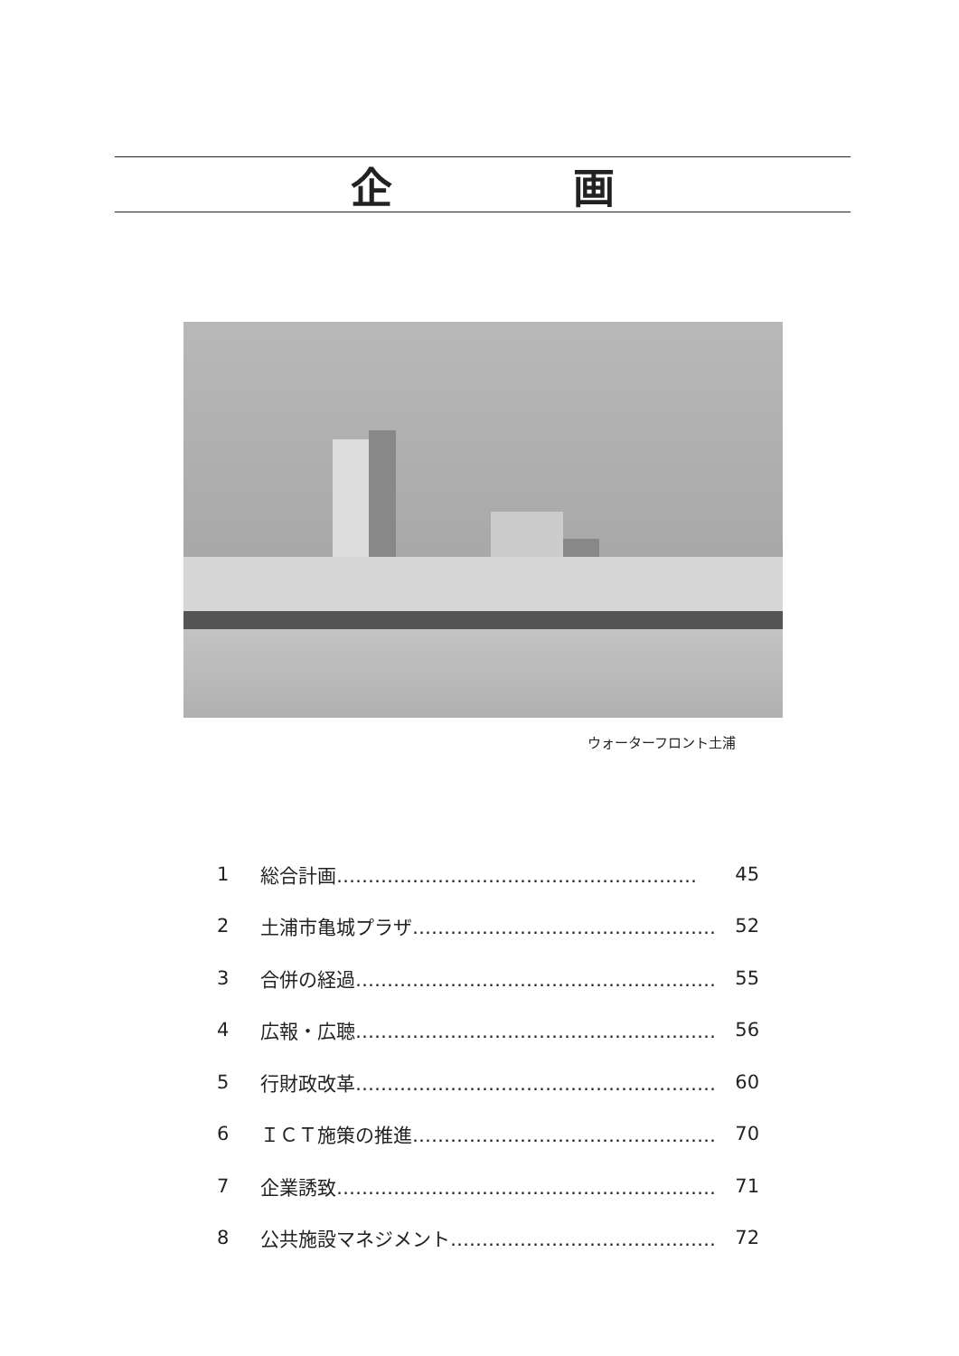企 画
ウォーターフロント土浦
1 総合計画………………………………………………… 45
2 土浦市亀城プラザ………………………………………… 52
3 合併の経過………………………………………………… 55
4 広報・広聴………………………………………………… 56
5 行財政改革………………………………………………… 60
6 ＩＣＴ施策の推進………………………………………… 70
7 企業誘致…………………………………………………… 71
8 公共施設マネジメント…………………………………… 72